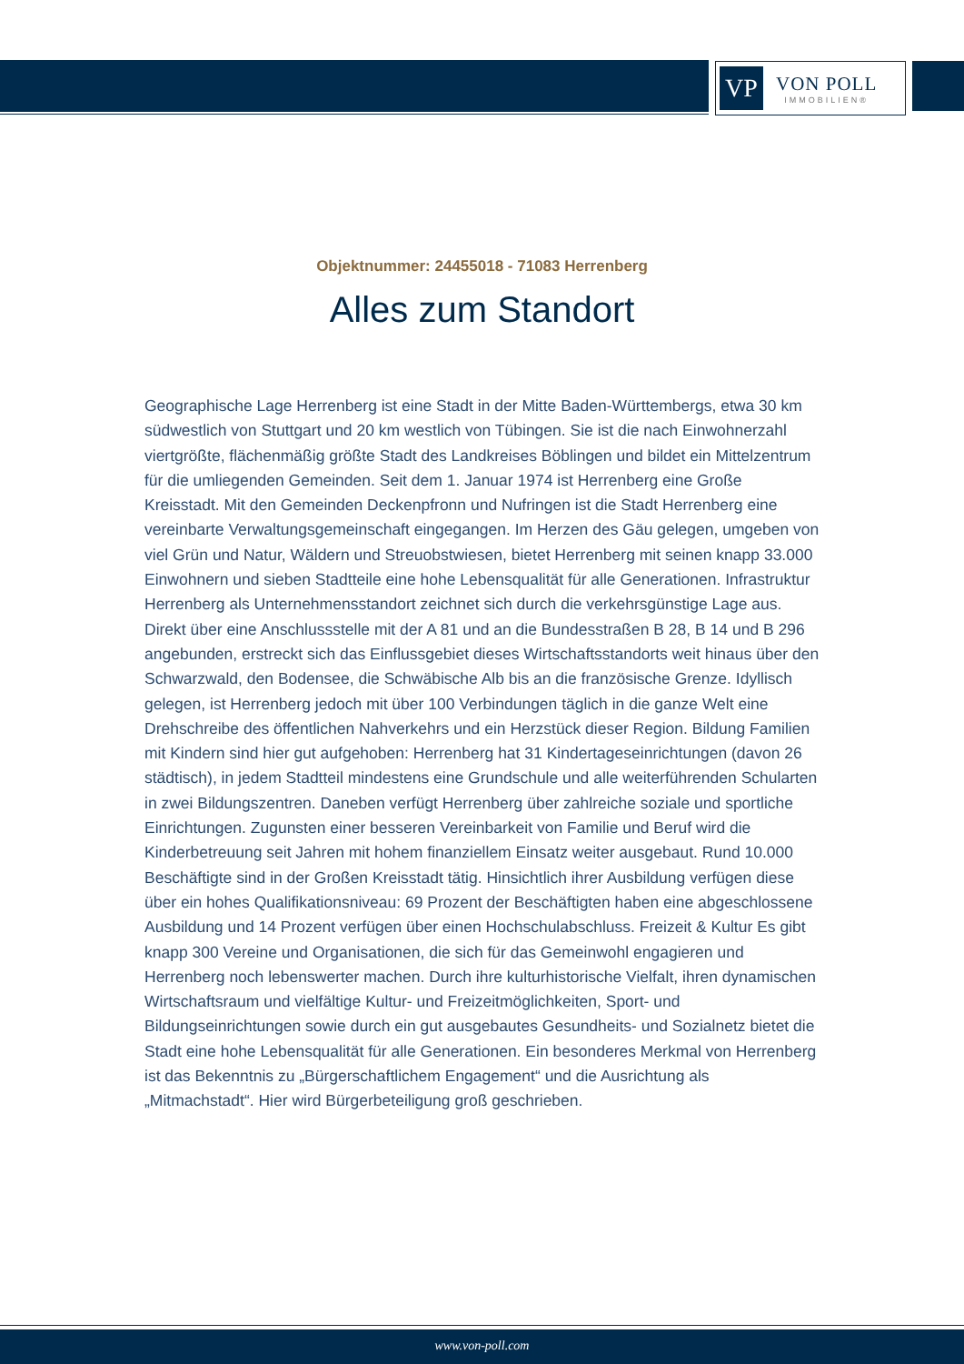VP
VON POLL
IMMOBILIEN®
Objektnummer: 24455018 - 71083 Herrenberg
Alles zum Standort
Geographische Lage Herrenberg ist eine Stadt in der Mitte Baden-Württembergs, etwa 30 km südwestlich von Stuttgart und 20 km westlich von Tübingen. Sie ist die nach Einwohnerzahl viertgrößte, flächenmäßig größte Stadt des Landkreises Böblingen und bildet ein Mittelzentrum für die umliegenden Gemeinden. Seit dem 1. Januar 1974 ist Herrenberg eine Große Kreisstadt. Mit den Gemeinden Deckenpfronn und Nufringen ist die Stadt Herrenberg eine vereinbarte Verwaltungsgemeinschaft eingegangen. Im Herzen des Gäu gelegen, umgeben von viel Grün und Natur, Wäldern und Streuobstwiesen, bietet Herrenberg mit seinen knapp 33.000 Einwohnern und sieben Stadtteile eine hohe Lebensqualität für alle Generationen. Infrastruktur Herrenberg als Unternehmensstandort zeichnet sich durch die verkehrsgünstige Lage aus. Direkt über eine Anschlussstelle mit der A 81 und an die Bundesstraßen B 28, B 14 und B 296 angebunden, erstreckt sich das Einflussgebiet dieses Wirtschaftsstandorts weit hinaus über den Schwarzwald, den Bodensee, die Schwäbische Alb bis an die französische Grenze. Idyllisch gelegen, ist Herrenberg jedoch mit über 100 Verbindungen täglich in die ganze Welt eine Drehschreibe des öffentlichen Nahverkehrs und ein Herzstück dieser Region. Bildung Familien mit Kindern sind hier gut aufgehoben: Herrenberg hat 31 Kindertageseinrichtungen (davon 26 städtisch), in jedem Stadtteil mindestens eine Grundschule und alle weiterführenden Schularten in zwei Bildungszentren. Daneben verfügt Herrenberg über zahlreiche soziale und sportliche Einrichtungen. Zugunsten einer besseren Vereinbarkeit von Familie und Beruf wird die Kinderbetreuung seit Jahren mit hohem finanziellem Einsatz weiter ausgebaut. Rund 10.000 Beschäftigte sind in der Großen Kreisstadt tätig. Hinsichtlich ihrer Ausbildung verfügen diese über ein hohes Qualifikationsniveau: 69 Prozent der Beschäftigten haben eine abgeschlossene Ausbildung und 14 Prozent verfügen über einen Hochschulabschluss. Freizeit & Kultur Es gibt knapp 300 Vereine und Organisationen, die sich für das Gemeinwohl engagieren und Herrenberg noch lebenswerter machen. Durch ihre kulturhistorische Vielfalt, ihren dynamischen Wirtschaftsraum und vielfältige Kultur- und Freizeitmöglichkeiten, Sport- und Bildungseinrichtungen sowie durch ein gut ausgebautes Gesundheits- und Sozialnetz bietet die Stadt eine hohe Lebensqualität für alle Generationen. Ein besonderes Merkmal von Herrenberg ist das Bekenntnis zu „Bürgerschaftlichem Engagement“ und die Ausrichtung als „Mitmachstadt“. Hier wird Bürgerbeteiligung groß geschrieben.
www.von-poll.com